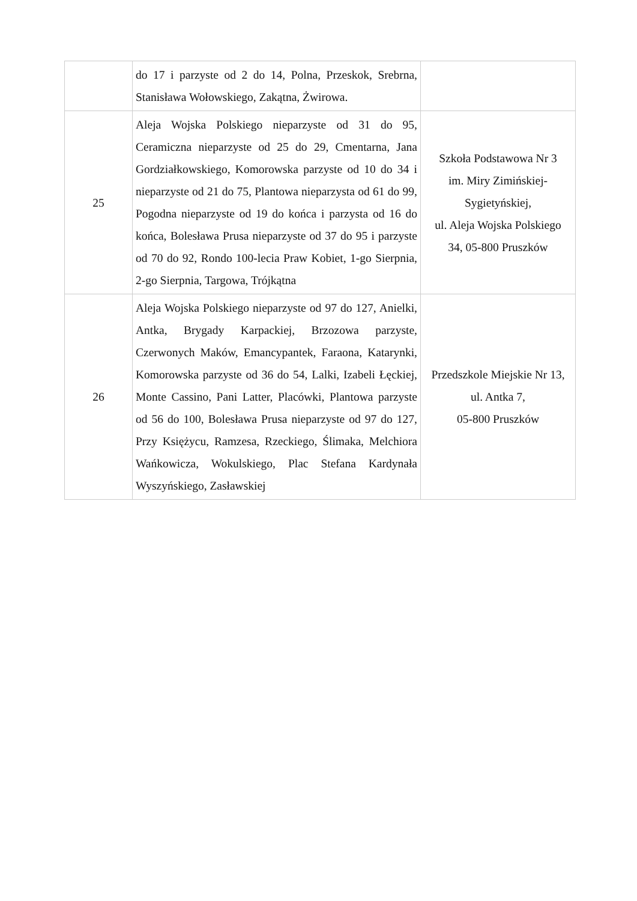| | do 17 i parzyste od 2 do 14, Polna, Przeskok, Srebrna, Stanisława Wołowskiego, Zakątna, Żwirowa. | |
| 25 | Aleja Wojska Polskiego nieparzyste od 31 do 95, Ceramiczna nieparzyste od 25 do 29, Cmentarna, Jana Gordziałkowskiego, Komorowska parzyste od 10 do 34 i nieparzyste od 21 do 75, Plantowa nieparzysta od 61 do 99, Pogodna nieparzyste od 19 do końca i parzysta od 16 do końca, Bolesława Prusa nieparzyste od 37 do 95 i parzyste od 70 do 92, Rondo 100-lecia Praw Kobiet, 1-go Sierpnia, 2-go Sierpnia, Targowa, Trójkątna | Szkoła Podstawowa Nr 3 im. Miry Zimińskiej- Sygietyńskiej, ul. Aleja Wojska Polskiego 34, 05-800 Pruszków |
| 26 | Aleja Wojska Polskiego nieparzyste od 97 do 127, Anielki, Antka, Brygady Karpackiej, Brzozowa parzyste, Czerwonych Maków, Emancypantek, Faraona, Katarynki, Komorowska parzyste od 36 do 54, Lalki, Izabeli Łęckiej, Monte Cassino, Pani Latter, Placówki, Plantowa parzyste od 56 do 100, Bolesława Prusa nieparzyste od 97 do 127, Przy Księżycu, Ramzesa, Rzeckiego, Ślimaka, Melchiora Wańkowicza, Wokulskiego, Plac Stefana Kardynała Wyszyńskiego, Zasławskiej | Przedszkole Miejskie Nr 13, ul. Antka 7, 05-800 Pruszków |